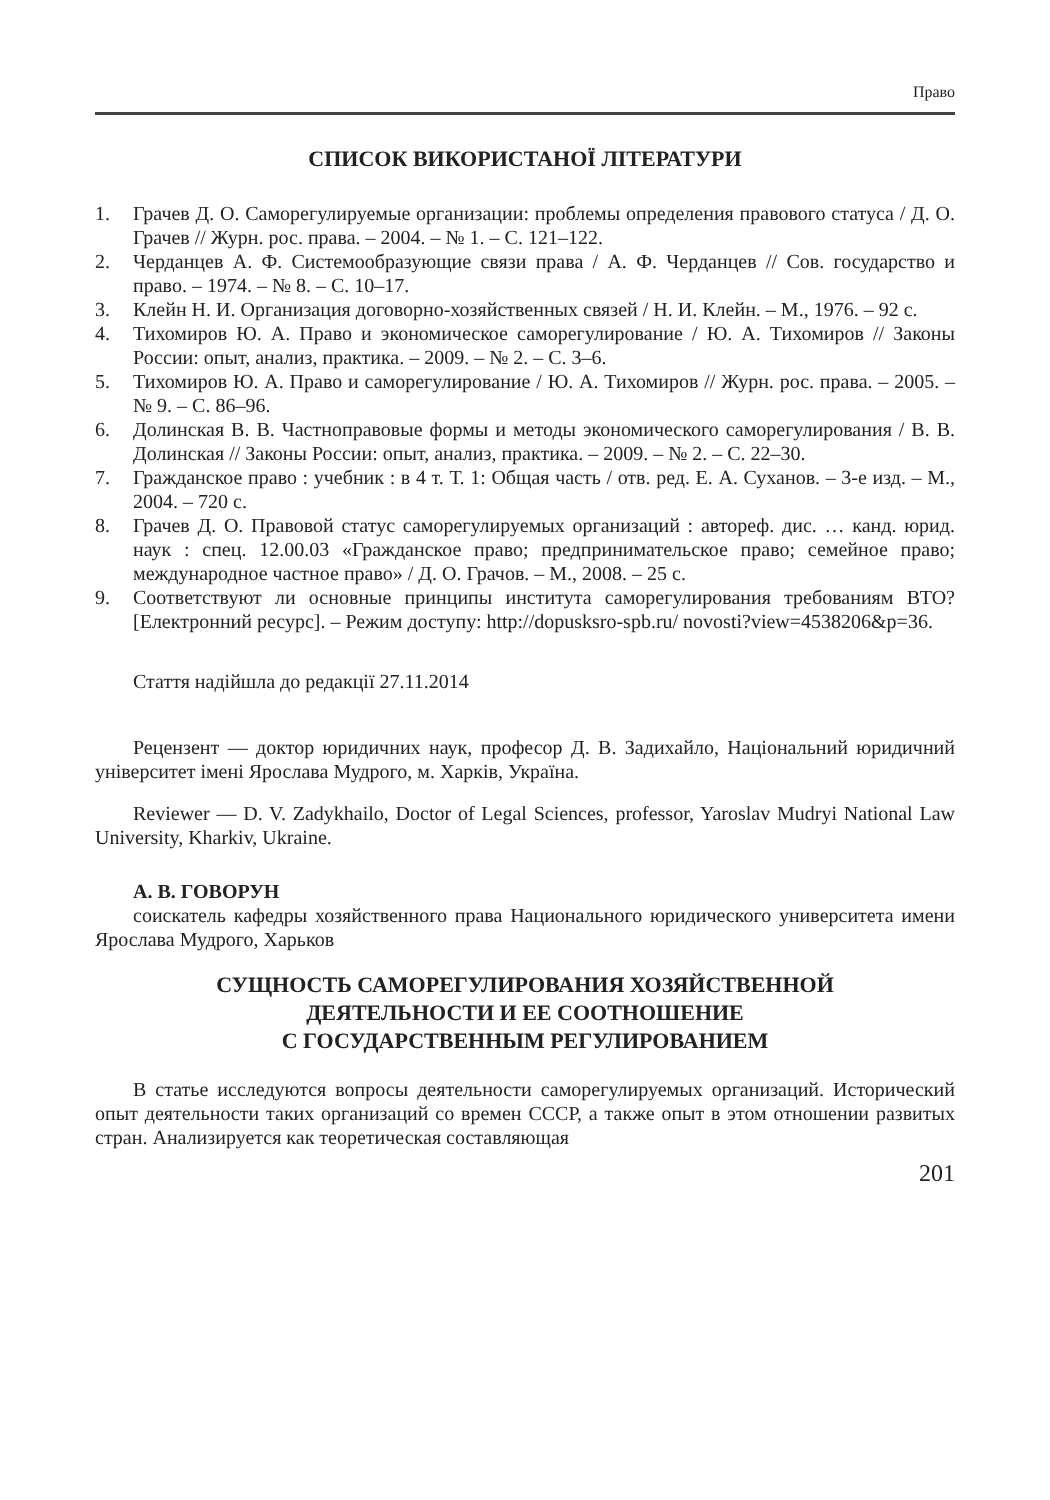Право
СПИСОК ВИКОРИСТАНОЇ ЛІТЕРАТУРИ
1. Грачев Д. О. Саморегулируемые организации: проблемы определения правового статуса / Д. О. Грачев // Журн. рос. права. – 2004. – № 1. – С. 121–122.
2. Черданцев А. Ф. Системообразующие связи права / А. Ф. Черданцев // Сов. государство и право. – 1974. – № 8. – С. 10–17.
3. Клейн Н. И. Организация договорно-хозяйственных связей / Н. И. Клейн. – М., 1976. – 92 с.
4. Тихомиров Ю. А. Право и экономическое саморегулирование / Ю. А. Тихомиров // Законы России: опыт, анализ, практика. – 2009. – № 2. – С. 3–6.
5. Тихомиров Ю. А. Право и саморегулирование / Ю. А. Тихомиров // Журн. рос. права. – 2005. – № 9. – С. 86–96.
6. Долинская В. В. Частноправовые формы и методы экономического саморегулирования / В. В. Долинская // Законы России: опыт, анализ, практика. – 2009. – № 2. – С. 22–30.
7. Гражданское право : учебник : в 4 т. Т. 1: Общая часть / отв. ред. Е. А. Суханов. – 3-е изд. – М., 2004. – 720 с.
8. Грачев Д. О. Правовой статус саморегулируемых организаций : автореф. дис. … канд. юрид. наук : спец. 12.00.03 «Гражданское право; предпринимательское право; семейное право; международное частное право» / Д. О. Грачов. – М., 2008. – 25 с.
9. Соответствуют ли основные принципы института саморегулирования требованиям ВТО? [Електронний ресурс]. – Режим доступу: http://dopusksro-spb.ru/ novosti?view=4538206&p=36.
Стаття надійшла до редакції 27.11.2014
Рецензент — доктор юридичних наук, професор Д. В. Задихайло, Національний юридичний університет імені Ярослава Мудрого, м. Харків, Україна.
Reviewer — D. V. Zadykhailo, Doctor of Legal Sciences, professor, Yaroslav Mudryi National Law University, Kharkiv, Ukraine.
А. В. ГОВОРУН
соискатель кафедры хозяйственного права Национального юридического университета имени Ярослава Мудрого, Харьков
СУЩНОСТЬ САМОРЕГУЛИРОВАНИЯ ХОЗЯЙСТВЕННОЙ
ДЕЯТЕЛЬНОСТИ И ЕЕ СООТНОШЕНИЕ
С ГОСУДАРСТВЕННЫМ РЕГУЛИРОВАНИЕМ
В статье исследуются вопросы деятельности саморегулируемых организаций. Исторический опыт деятельности таких организаций со времен СССР, а также опыт в этом отношении развитых стран. Анализируется как теоретическая составляющая
201